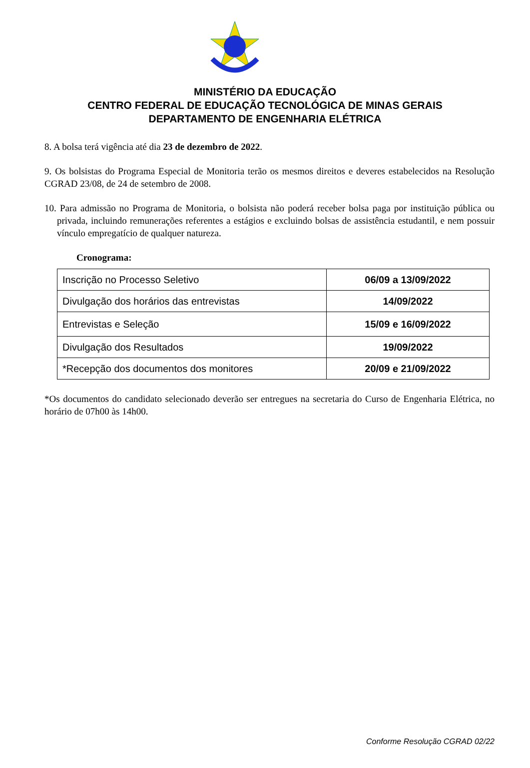MINISTÉRIO DA EDUCAÇÃO
CENTRO FEDERAL DE EDUCAÇÃO TECNOLÓGICA DE MINAS GERAIS
DEPARTAMENTO DE ENGENHARIA ELÉTRICA
8. A bolsa terá vigência até dia 23 de dezembro de 2022.
9. Os bolsistas do Programa Especial de Monitoria terão os mesmos direitos e deveres estabelecidos na Resolução CGRAD 23/08, de 24 de setembro de 2008.
10. Para admissão no Programa de Monitoria, o bolsista não poderá receber bolsa paga por instituição pública ou privada, incluindo remunerações referentes a estágios e excluindo bolsas de assistência estudantil, e nem possuir vínculo empregatício de qualquer natureza.
Cronograma:
| Inscrição no Processo Seletivo | 06/09 a 13/09/2022 |
| Divulgação dos horários das entrevistas | 14/09/2022 |
| Entrevistas e Seleção | 15/09 e 16/09/2022 |
| Divulgação dos Resultados | 19/09/2022 |
| *Recepção dos documentos dos monitores | 20/09 e 21/09/2022 |
*Os documentos do candidato selecionado deverão ser entregues na secretaria do Curso de Engenharia Elétrica, no horário de 07h00 às 14h00.
Conforme Resolução CGRAD 02/22